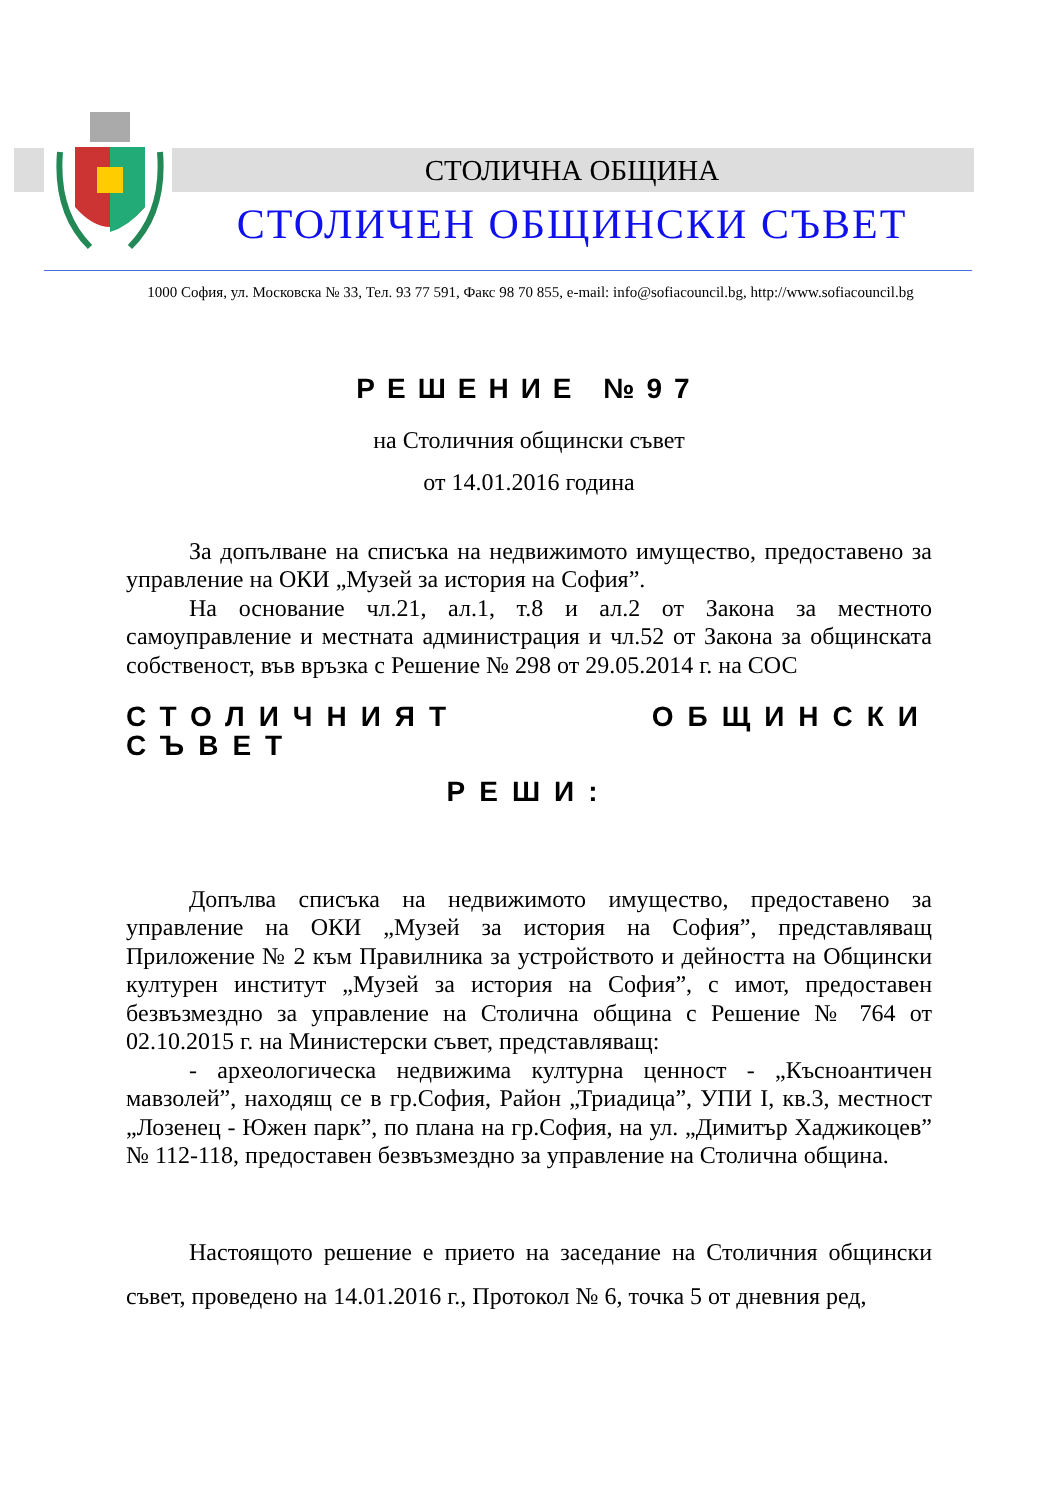СТОЛИЧНА ОБЩИНА
СТОЛИЧЕН ОБЩИНСКИ СЪВЕТ
1000 София, ул. Московска № 33, Тел. 93 77 591, Факс 98 70 855, e-mail: info@sofiacouncil.bg, http://www.sofiacouncil.bg
РЕШЕНИЕ №97
на Столичния общински съвет
от 14.01.2016 година
За допълване на списъка на недвижимото имущество, предоставено за управление на ОКИ „Музей за история на София”.
На основание чл.21, ал.1, т.8 и ал.2 от Закона за местното самоуправление и местната администрация и чл.52 от Закона за общинската собственост, във връзка с Решение № 298 от 29.05.2014 г. на СОС
СТОЛИЧНИЯТ ОБЩИНСКИ СЪВЕТ
РЕШИ:
Допълва списъка на недвижимото имущество, предоставено за управление на ОКИ „Музей за история на София”, представляващ Приложение № 2 към Правилника за устройството и дейността на Общински културен институт „Музей за история на София”, с имот, предоставен безвъзмездно за управление на Столична община с Решение № 764 от 02.10.2015 г. на Министерски съвет, представляващ:
- археологическа недвижима културна ценност - „Късноантичен мавзолей”, находящ се в гр.София, Район „Триадица”, УПИ I, кв.3, местност „Лозенец - Южен парк”, по плана на гр.София, на ул. „Димитър Хаджикоцев” № 112-118, предоставен безвъзмездно за управление на Столична община.
Настоящото решение е прието на заседание на Столичния общински съвет, проведено на 14.01.2016 г., Протокол № 6, точка 5 от дневния ред,